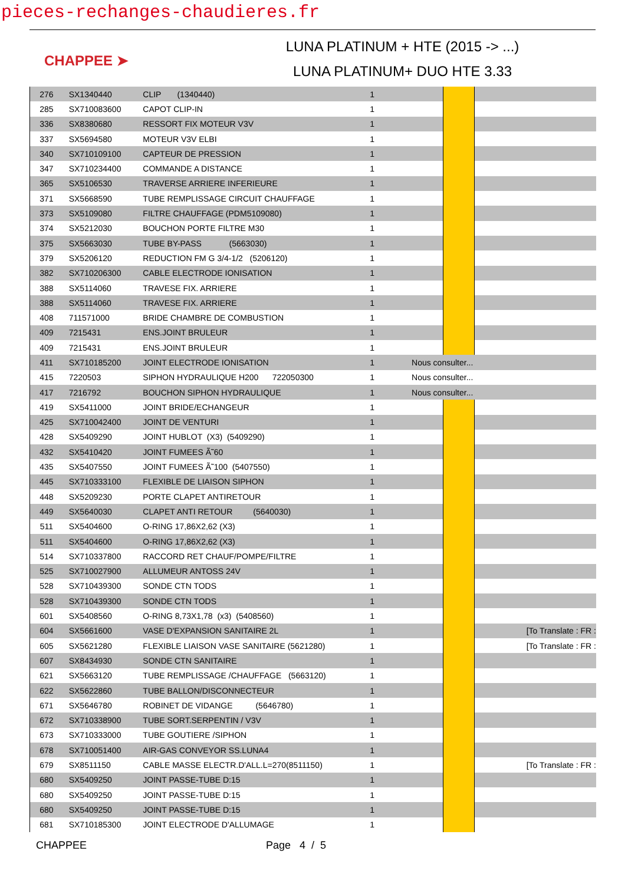pieces-rechanges-chaudieres.fr
CHAPPEE ➤
LUNA PLATINUM + HTE (2015 -> ...)
LUNA PLATINUM+ DUO HTE 3.33
| 276 | SX1340440 | CLIP (1340440) | 1 | | | |
| 285 | SX710083600 | CAPOT CLIP-IN | 1 | | | |
| 336 | SX8380680 | RESSORT FIX MOTEUR V3V | 1 | | | |
| 337 | SX5694580 | MOTEUR V3V ELBI | 1 | | | |
| 340 | SX710109100 | CAPTEUR DE PRESSION | 1 | | | |
| 347 | SX710234400 | COMMANDE A DISTANCE | 1 | | | |
| 365 | SX5106530 | TRAVERSE ARRIERE INFERIEURE | 1 | | | |
| 371 | SX5668590 | TUBE REMPLISSAGE CIRCUIT CHAUFFAGE | 1 | | | |
| 373 | SX5109080 | FILTRE CHAUFFAGE (PDM5109080) | 1 | | | |
| 374 | SX5212030 | BOUCHON PORTE FILTRE M30 | 1 | | | |
| 375 | SX5663030 | TUBE BY-PASS (5663030) | 1 | | | |
| 379 | SX5206120 | REDUCTION FM G 3/4-1/2 (5206120) | 1 | | | |
| 382 | SX710206300 | CABLE ELECTRODE IONISATION | 1 | | | |
| 388 | SX5114060 | TRAVESE FIX. ARRIERE | 1 | | | |
| 388 | SX5114060 | TRAVESE FIX. ARRIERE | 1 | | | |
| 408 | 711571000 | BRIDE CHAMBRE DE COMBUSTION | 1 | | | |
| 409 | 7215431 | ENS.JOINT BRULEUR | 1 | | | |
| 409 | 7215431 | ENS.JOINT BRULEUR | 1 | | | |
| 411 | SX710185200 | JOINT ELECTRODE IONISATION | 1 | Nous consulter... | | |
| 415 | 7220503 | SIPHON HYDRAULIQUE H200 722050300 | 1 | Nous consulter... | | |
| 417 | 7216792 | BOUCHON SIPHON HYDRAULIQUE | 1 | Nous consulter... | | |
| 419 | SX5411000 | JOINT BRIDE/ECHANGEUR | 1 | | | |
| 425 | SX710042400 | JOINT DE VENTURI | 1 | | | |
| 428 | SX5409290 | JOINT HUBLOT (X3) (5409290) | 1 | | | |
| 432 | SX5410420 | JOINT FUMEES Ã˜60 | 1 | | | |
| 435 | SX5407550 | JOINT FUMEES Ã˜100 (5407550) | 1 | | | |
| 445 | SX710333100 | FLEXIBLE DE LIAISON SIPHON | 1 | | | |
| 448 | SX5209230 | PORTE CLAPET ANTIRETOUR | 1 | | | |
| 449 | SX5640030 | CLAPET ANTI RETOUR (5640030) | 1 | | | |
| 511 | SX5404600 | O-RING 17,86X2,62 (X3) | 1 | | | |
| 511 | SX5404600 | O-RING 17,86X2,62 (X3) | 1 | | | |
| 514 | SX710337800 | RACCORD RET CHAUF/POMPE/FILTRE | 1 | | | |
| 525 | SX710027900 | ALLUMEUR ANTOSS 24V | 1 | | | |
| 528 | SX710439300 | SONDE CTN TODS | 1 | | | |
| 528 | SX710439300 | SONDE CTN TODS | 1 | | | |
| 601 | SX5408560 | O-RING 8,73X1,78 (x3) (5408560) | 1 | | | |
| 604 | SX5661600 | VASE D'EXPANSION SANITAIRE 2L | 1 | | | [To Translate : FR : |
| 605 | SX5621280 | FLEXIBLE LIAISON VASE SANITAIRE (5621280) | 1 | | | [To Translate : FR : |
| 607 | SX8434930 | SONDE CTN SANITAIRE | 1 | | | |
| 621 | SX5663120 | TUBE REMPLISSAGE /CHAUFFAGE (5663120) | 1 | | | |
| 622 | SX5622860 | TUBE BALLON/DISCONNECTEUR | 1 | | | |
| 671 | SX5646780 | ROBINET DE VIDANGE (5646780) | 1 | | | |
| 672 | SX710338900 | TUBE SORT.SERPENTIN / V3V | 1 | | | |
| 673 | SX710333000 | TUBE GOUTIERE /SIPHON | 1 | | | |
| 678 | SX710051400 | AIR-GAS CONVEYOR SS.LUNA4 | 1 | | | |
| 679 | SX8511150 | CABLE MASSE ELECTR.D'ALL.L=270(8511150) | 1 | | | [To Translate : FR : |
| 680 | SX5409250 | JOINT PASSE-TUBE D:15 | 1 | | | |
| 680 | SX5409250 | JOINT PASSE-TUBE D:15 | 1 | | | |
| 680 | SX5409250 | JOINT PASSE-TUBE D:15 | 1 | | | |
| 681 | SX710185300 | JOINT ELECTRODE D'ALLUMAGE | 1 | | | |
CHAPPEE Page 4 / 5